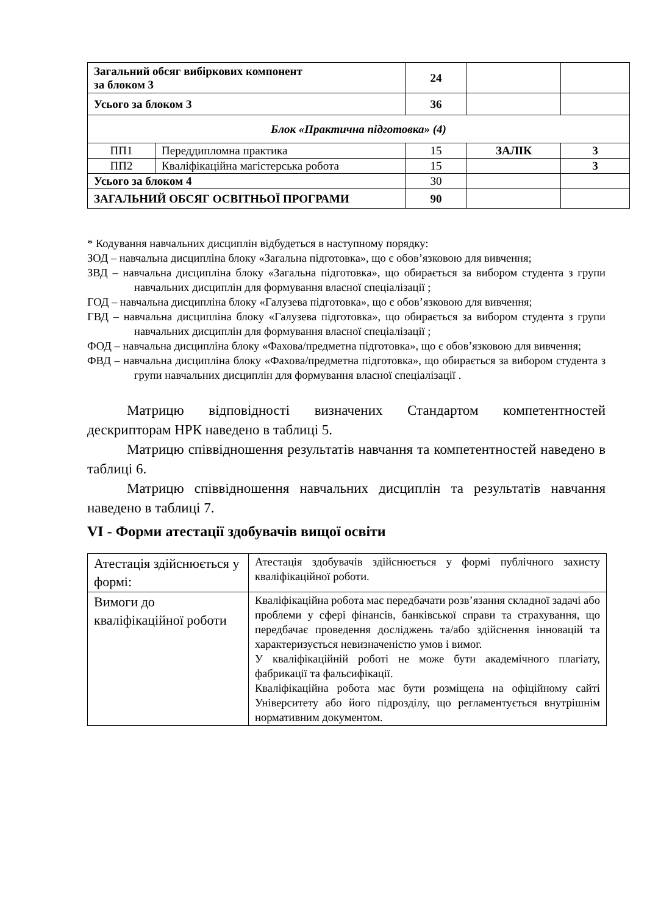| Загальний обсяг вибіркових компонент за блоком 3 | | 24 | | |
| Усього за блоком 3 | | 36 | | |
| Блок «Практична підготовка» (4) | | | | |
| ПП1 | Переддипломна практика | 15 | ЗАЛІК | 3 |
| ПП2 | Кваліфікаційна магістерська робота | 15 | | 3 |
| Усього за блоком 4 | | 30 | | |
| ЗАГАЛЬНИЙ ОБСЯГ ОСВІТНЬОЇ ПРОГРАМИ | | 90 | | |
* Кодування навчальних дисциплін відбудеться в наступному порядку:
ЗОД – навчальна дисципліна блоку «Загальна підготовка», що є обов’язковою для вивчення;
ЗВД – навчальна дисципліна блоку «Загальна підготовка», що обирається за вибором студента з групи навчальних дисциплін для формування власної спеціалізації ;
ГОД – навчальна дисципліна блоку «Галузева підготовка», що є обов’язковою для вивчення;
ГВД – навчальна дисципліна блоку «Галузева підготовка», що обирається за вибором студента з групи навчальних дисциплін для формування власної спеціалізації ;
ФОД – навчальна дисципліна блоку «Фахова/предметна підготовка», що є обов’язковою для вивчення;
ФВД – навчальна дисципліна блоку «Фахова/предметна підготовка», що обирається за вибором студента з групи навчальних дисциплін для формування власної спеціалізації .
Матрицю відповідності визначених Стандартом компетентностей дескрипторам НРК наведено в таблиці 5.
Матрицю співвідношення результатів навчання та компетентностей наведено в таблиці 6.
Матрицю співвідношення навчальних дисциплін та результатів навчання наведено в таблиці 7.
VI - Форми атестації здобувачів вищої освіти
| Атестація здійснюється у формі: | Атестація здобувачів здійснюється у формі публічного захисту кваліфікаційної роботи. |
| Вимоги до кваліфікаційної роботи | Кваліфікаційна робота має передбачати розв’язання складної задачі або проблеми у сфері фінансів, банківської справи та страхування, що передбачає проведення досліджень та/або здійснення інновацій та характеризується невизначеністю умов і вимог. У кваліфікаційній роботі не може бути академічного плагіату, фабрикації та фальсифікації. Кваліфікаційна робота має бути розміщена на офіційному сайті Університету або його підрозділу, що регламентується внутрішнім нормативним документом. |